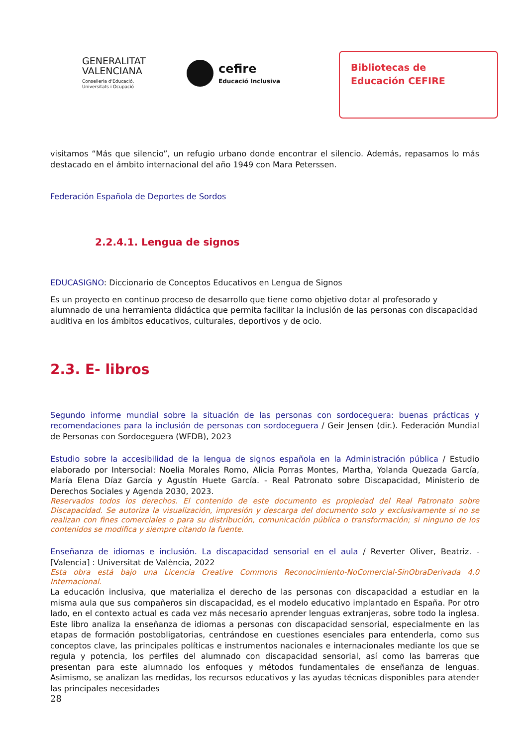GENERALITAT
VALENCIANA
Conselleria d'Educació,
Universitats i Ocupació
cefire
Educació Inclusiva
Bibliotecas de
Educación CEFIRE
visitamos “Más que silencio”, un refugio urbano donde encontrar el silencio. Además, repasamos lo más destacado en el ámbito internacional del año 1949 con Mara Peterssen.
Federación Española de Deportes de Sordos
2.2.4.1. Lengua de signos
EDUCASIGNO: Diccionario de Conceptos Educativos en Lengua de Signos
Es un proyecto en continuo proceso de desarrollo que tiene como objetivo dotar al profesorado y alumnado de una herramienta didáctica que permita facilitar la inclusión de las personas con discapacidad auditiva en los ámbitos educativos, culturales, deportivos y de ocio.
2.3. E- libros
Segundo informe mundial sobre la situación de las personas con sordoceguera: buenas prácticas y recomendaciones para la inclusión de personas con sordoceguera / Geir Jensen (dir.). Federación Mundial de Personas con Sordoceguera (WFDB), 2023
Estudio sobre la accesibilidad de la lengua de signos española en la Administración pública / Estudio elaborado por Intersocial: Noelia Morales Romo, Alicia Porras Montes, Martha, Yolanda Quezada García, María Elena Díaz García y Agustín Huete García. - Real Patronato sobre Discapacidad, Ministerio de Derechos Sociales y Agenda 2030, 2023.
Reservados todos los derechos. El contenido de este documento es propiedad del Real Patronato sobre Discapacidad. Se autoriza la visualización, impresión y descarga del documento solo y exclusivamente si no se realizan con fines comerciales o para su distribución, comunicación pública o transformación; si ninguno de los contenidos se modifica y siempre citando la fuente.
Enseñanza de idiomas e inclusión. La discapacidad sensorial en el aula / Reverter Oliver, Beatriz. - [Valencia] : Universitat de València, 2022
Esta obra está bajo una Licencia Creative Commons Reconocimiento-NoComercial-SinObraDerivada 4.0 Internacional.
La educación inclusiva, que materializa el derecho de las personas con discapacidad a estudiar en la misma aula que sus compañeros sin discapacidad, es el modelo educativo implantado en España. Por otro lado, en el contexto actual es cada vez más necesario aprender lenguas extranjeras, sobre todo la inglesa. Este libro analiza la enseñanza de idiomas a personas con discapacidad sensorial, especialmente en las etapas de formación postobligatorias, centrándose en cuestiones esenciales para entenderla, como sus conceptos clave, las principales políticas e instrumentos nacionales e internacionales mediante los que se regula y potencia, los perfiles del alumnado con discapacidad sensorial, así como las barreras que presentan para este alumnado los enfoques y métodos fundamentales de enseñanza de lenguas. Asimismo, se analizan las medidas, los recursos educativos y las ayudas técnicas disponibles para atender las principales necesidades
28